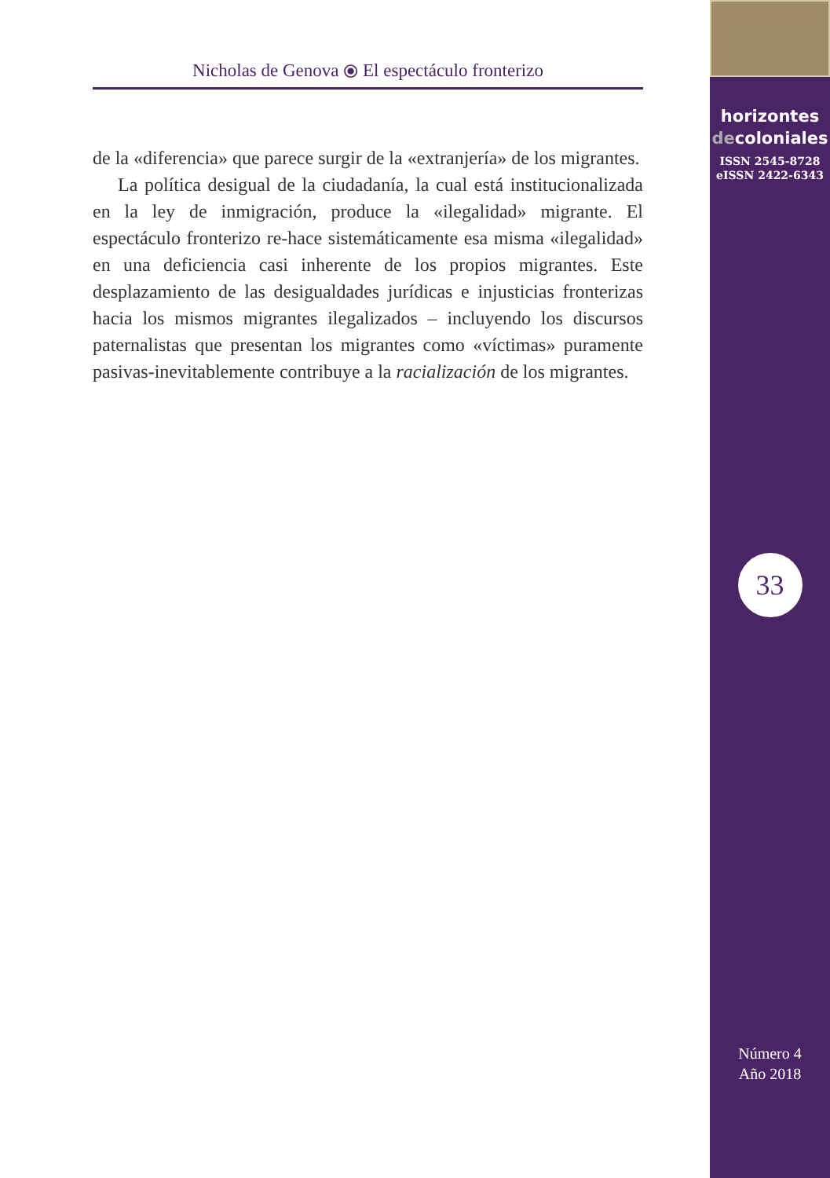Nicholas de Genova ⦿ El espectáculo fronterizo
de la «diferencia» que parece surgir de la «extranjería» de los migrantes.
La política desigual de la ciudadanía, la cual está institucionalizada en la ley de inmigración, produce la «ilegalidad» migrante. El espectáculo fronterizo re-hace sistemáticamente esa misma «ilegalidad» en una deficiencia casi inherente de los propios migrantes. Este desplazamiento de las desigualdades jurídicas e injusticias fronterizas hacia los mismos migrantes ilegalizados – incluyendo los discursos paternalistas que presentan los migrantes como «víctimas» puramente pasivas-inevitablemente contribuye a la racialización de los migrantes.
horizontes
decoloniales
ISSN 2545-8728
eISSN 2422-6343
33
Número 4
Año 2018